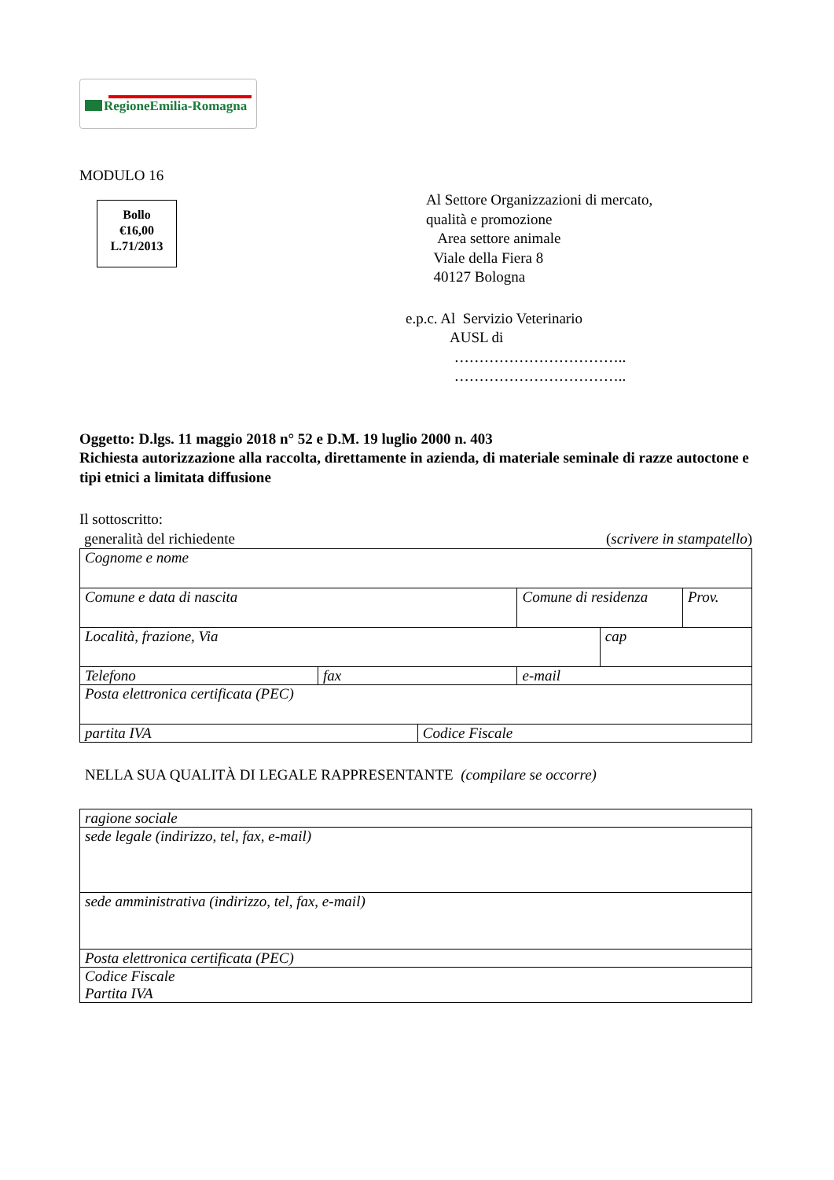RegioneEmilia-Romagna
MODULO 16
Bollo
€16,00
L.71/2013
Al Settore Organizzazioni di mercato,
qualità e promozione
Area settore animale
Viale della Fiera 8
40127 Bologna
e.p.c. Al Servizio Veterinario
AUSL di
……………………………..
……………………………..
Oggetto: D.lgs. 11 maggio 2018 n° 52 e D.M. 19 luglio 2000 n. 403
Richiesta autorizzazione alla raccolta, direttamente in azienda, di materiale seminale di razze autoctone e tipi etnici a limitata diffusione
Il sottoscritto:
generalità del richiedente (scrivere in stampatello)
| Cognome e nome | | | | | |
| Comune e data di nascita | | | Comune di residenza | | Prov. |
| Località, frazione, Via | | | | cap | |
| Telefono | fax | | e-mail | | |
| Posta elettronica certificata (PEC) | | | | | |
| partita IVA | | Codice Fiscale | | | |
NELLA SUA QUALITÀ DI LEGALE RAPPRESENTANTE (compilare se occorre)
| ragione sociale |
| sede legale (indirizzo, tel, fax, e-mail) |
| sede amministrativa (indirizzo, tel, fax, e-mail) |
| Posta elettronica certificata (PEC) |
| Codice Fiscale Partita IVA |